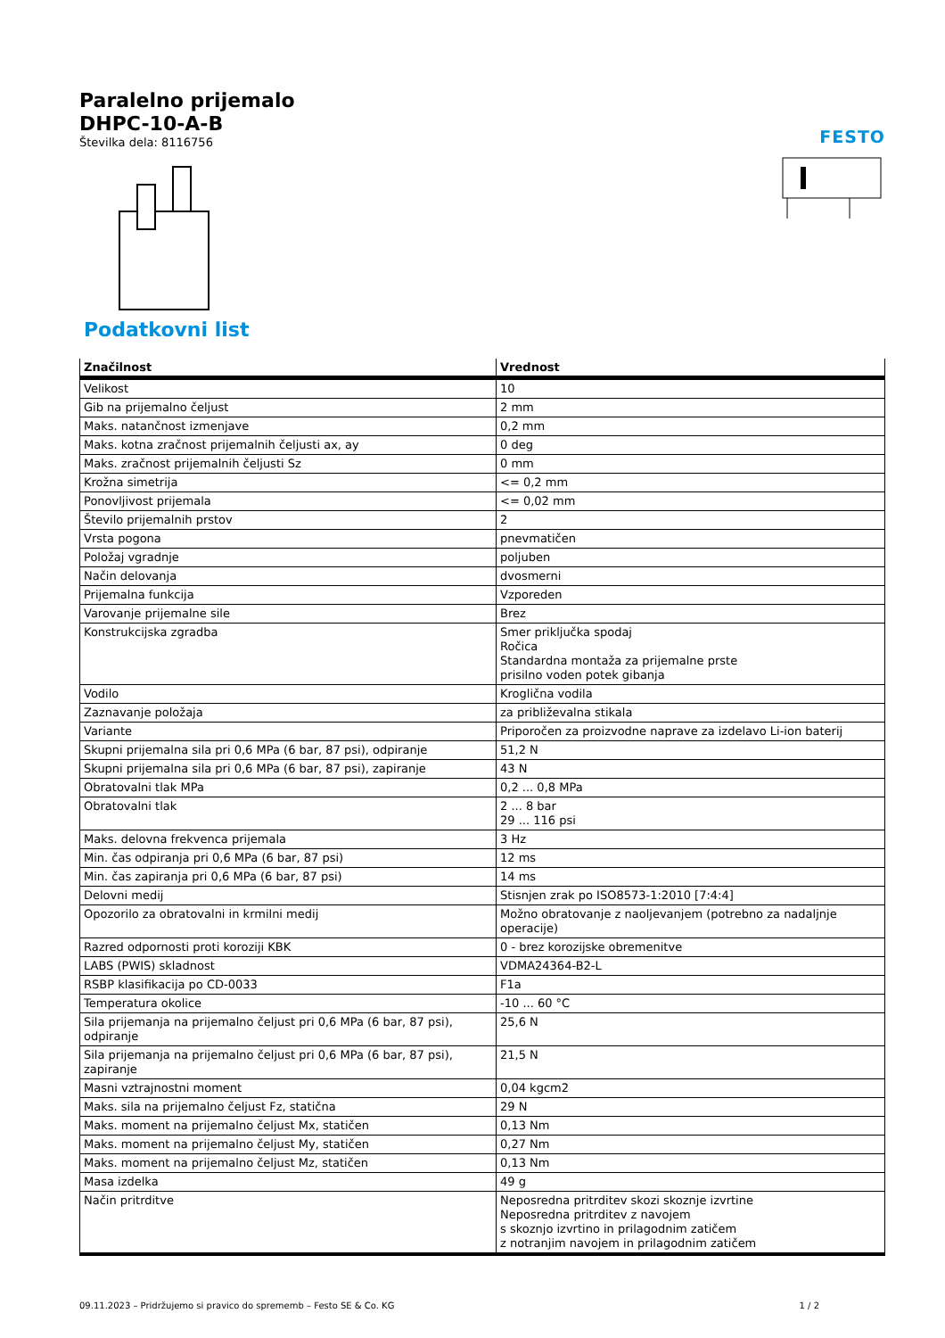Paralelno prijemalo
DHPC-10-A-B
Številka dela: 8116756
FESTO
Podatkovni list
| Značilnost | Vrednost |
| --- | --- |
| Velikost | 10 |
| Gib na prijemalno čeljust | 2 mm |
| Maks. natančnost izmenjave | 0,2 mm |
| Maks. kotna zračnost prijemalnih čeljusti ax, ay | 0 deg |
| Maks. zračnost prijemalnih čeljusti Sz | 0 mm |
| Krožna simetrija | <= 0,2 mm |
| Ponovljivost prijemala | <= 0,02 mm |
| Število prijemalnih prstov | 2 |
| Vrsta pogona | pnevmatičen |
| Položaj vgradnje | poljuben |
| Način delovanja | dvosmerni |
| Prijemalna funkcija | Vzporeden |
| Varovanje prijemalne sile | Brez |
| Konstrukcijska zgradba | Smer priključka spodaj Ročica Standardna montaža za prijemalne prste prisilno voden potek gibanja |
| Vodilo | Kroglična vodila |
| Zaznavanje položaja | za približevalna stikala |
| Variante | Priporočen za proizvodne naprave za izdelavo Li-ion baterij |
| Skupni prijemalna sila pri 0,6 MPa (6 bar, 87 psi), odpiranje | 51,2 N |
| Skupni prijemalna sila pri 0,6 MPa (6 bar, 87 psi), zapiranje | 43 N |
| Obratovalni tlak MPa | 0,2 ... 0,8 MPa |
| Obratovalni tlak | 2 ... 8 bar 29 ... 116 psi |
| Maks. delovna frekvenca prijemala | 3 Hz |
| Min. čas odpiranja pri 0,6 MPa (6 bar, 87 psi) | 12 ms |
| Min. čas zapiranja pri 0,6 MPa (6 bar, 87 psi) | 14 ms |
| Delovni medij | Stisnjen zrak po ISO8573-1:2010 [7:4:4] |
| Opozorilo za obratovalni in krmilni medij | Možno obratovanje z naoljevanjem (potrebno za nadaljnje operacije) |
| Razred odpornosti proti koroziji KBK | 0 - brez korozijske obremenitve |
| LABS (PWIS) skladnost | VDMA24364-B2-L |
| RSBP klasifikacija po CD-0033 | F1a |
| Temperatura okolice | -10 ... 60 °C |
| Sila prijemanja na prijemalno čeljust pri 0,6 MPa (6 bar, 87 psi), odpiranje | 25,6 N |
| Sila prijemanja na prijemalno čeljust pri 0,6 MPa (6 bar, 87 psi), zapiranje | 21,5 N |
| Masni vztrajnostni moment | 0,04 kgcm2 |
| Maks. sila na prijemalno čeljust Fz, statična | 29 N |
| Maks. moment na prijemalno čeljust Mx, statičen | 0,13 Nm |
| Maks. moment na prijemalno čeljust My, statičen | 0,27 Nm |
| Maks. moment na prijemalno čeljust Mz, statičen | 0,13 Nm |
| Masa izdelka | 49 g |
| Način pritrditve | Neposredna pritrditev skozi skoznje izvrtine Neposredna pritrditev z navojem s skoznjo izvrtino in prilagodnim zatičem z notranjim navojem in prilagodnim zatičem |
09.11.2023 – Pridržujemo si pravico do sprememb – Festo SE & Co. KG 1 / 2